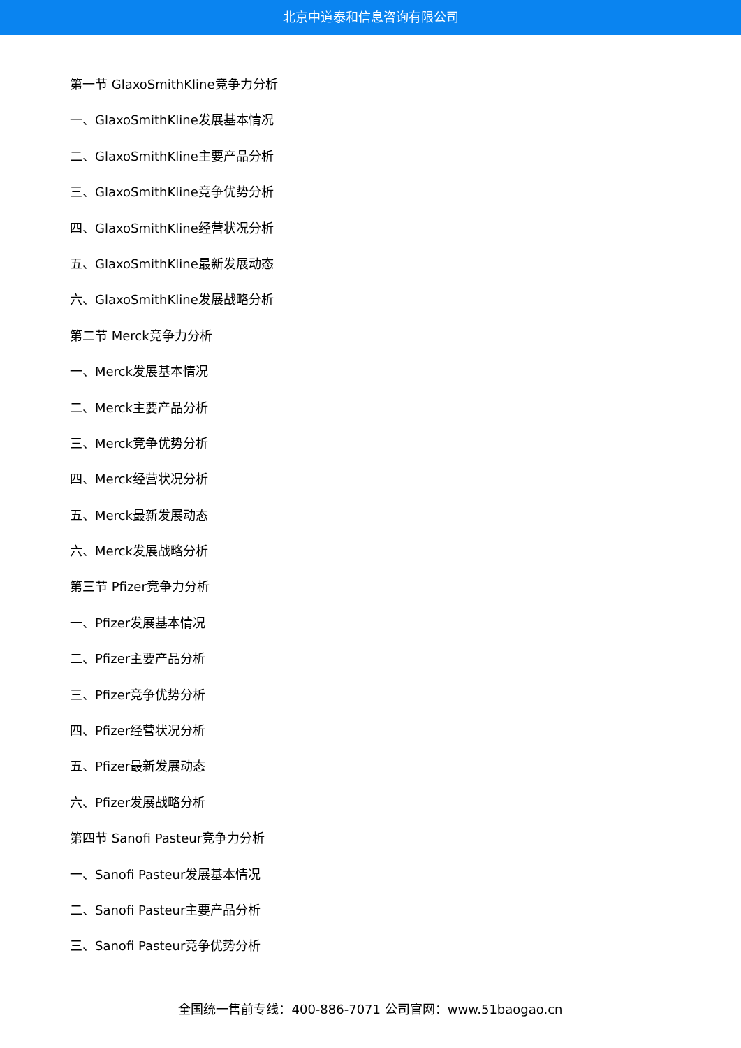北京中道泰和信息咨询有限公司
第一节 GlaxoSmithKline竞争力分析
一、GlaxoSmithKline发展基本情况
二、GlaxoSmithKline主要产品分析
三、GlaxoSmithKline竞争优势分析
四、GlaxoSmithKline经营状况分析
五、GlaxoSmithKline最新发展动态
六、GlaxoSmithKline发展战略分析
第二节 Merck竞争力分析
一、Merck发展基本情况
二、Merck主要产品分析
三、Merck竞争优势分析
四、Merck经营状况分析
五、Merck最新发展动态
六、Merck发展战略分析
第三节 Pfizer竞争力分析
一、Pfizer发展基本情况
二、Pfizer主要产品分析
三、Pfizer竞争优势分析
四、Pfizer经营状况分析
五、Pfizer最新发展动态
六、Pfizer发展战略分析
第四节 Sanofi Pasteur竞争力分析
一、Sanofi Pasteur发展基本情况
二、Sanofi Pasteur主要产品分析
三、Sanofi Pasteur竞争优势分析
全国统一售前专线：400-886-7071 公司官网：www.51baogao.cn